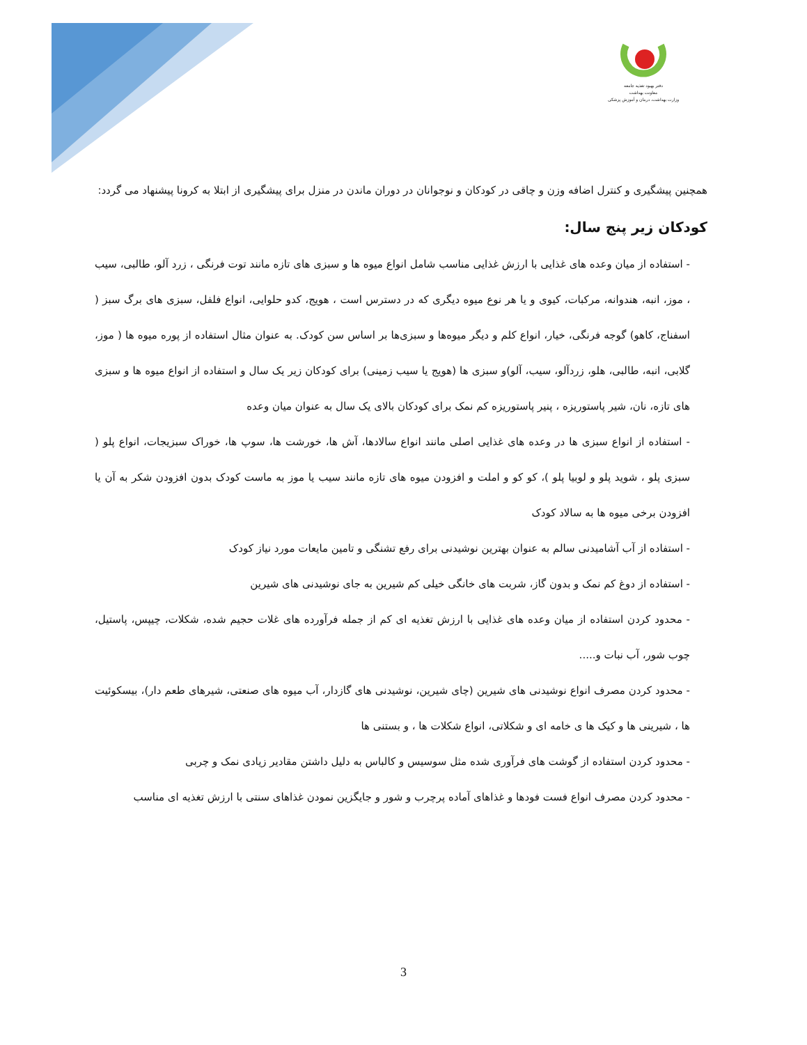دفتر بهبود تغذیه جامعه
معاونت بهداشت
وزارت بهداشت، درمان و آموزش پزشکی
همچنین پیشگیری و کنترل اضافه وزن و چاقی در کودکان و نوجوانان در دوران ماندن در منزل برای پیشگیری از ابتلا به کرونا پیشنهاد می گردد:
کودکان زیر پنج سال:
- استفاده از میان وعده های غذایی با ارزش غذایی مناسب شامل انواع میوه ها و سبزی های تازه مانند توت فرنگی ، زرد آلو، طالبی، سیب ، موز، انبه، هندوانه، مرکبات، کیوی و یا هر نوع میوه دیگری که در دسترس است ، هویج، کدو حلوایی، انواع فلفل، سبزی های برگ سبز ( اسفناج، کاهو) گوجه فرنگی، خیار، انواع کلم و دیگر میوه‌ها و سبزی‌ها بر اساس سن کودک. به عنوان مثال استفاده از پوره میوه ها ( موز، گلابی، انبه، طالبی، هلو، زردآلو، سیب، آلو)و سبزی ها (هویج یا سیب زمینی) برای کودکان زیر یک سال و استفاده از انواع میوه ها و سبزی های تازه، نان، شیر پاستوریزه ، پنیر پاستوریزه کم نمک برای کودکان بالای یک سال به عنوان میان وعده
- استفاده از انواع سبزی ها در وعده های غذایی اصلی مانند انواع سالادها، آش ها، خورشت ها، سوپ ها، خوراک سبزیجات، انواع پلو ( سبزی پلو ، شوید پلو و لوبیا پلو )، کو کو و املت و افزودن میوه های تازه مانند سیب یا موز به ماست کودک بدون افزودن شکر به آن یا افزودن برخی میوه ها به سالاد کودک
- استفاده از آب آشامیدنی سالم به عنوان بهترین نوشیدنی برای رفع تشنگی و تامین مایعات مورد نیاز کودک
- استفاده از دوغ کم نمک و بدون گاز، شربت های خانگی خیلی کم شیرین به جای نوشیدنی های شیرین
- محدود کردن استفاده از میان وعده های غذایی با ارزش تغذیه ای کم از جمله فرآورده های غلات حجیم شده، شکلات، چیپس، پاستیل، چوب شور، آب نبات و.....
- محدود کردن مصرف انواع نوشیدنی های شیرین (چای شیرین، نوشیدنی های گازدار، آب میوه های صنعتی، شیرهای طعم دار)، بیسکوئیت ها ، شیرینی ها و کیک ها ی خامه ای و شکلاتی، انواع شکلات ها ، و بستنی ها
- محدود کردن استفاده از گوشت های فرآوری شده مثل سوسیس و کالباس به دلیل داشتن مقادیر زیادی نمک و چربی
- محدود کردن مصرف انواع فست فودها و غذاهای آماده پرچرب و شور و جایگزین نمودن غذاهای سنتی با ارزش تغذیه ای مناسب
3